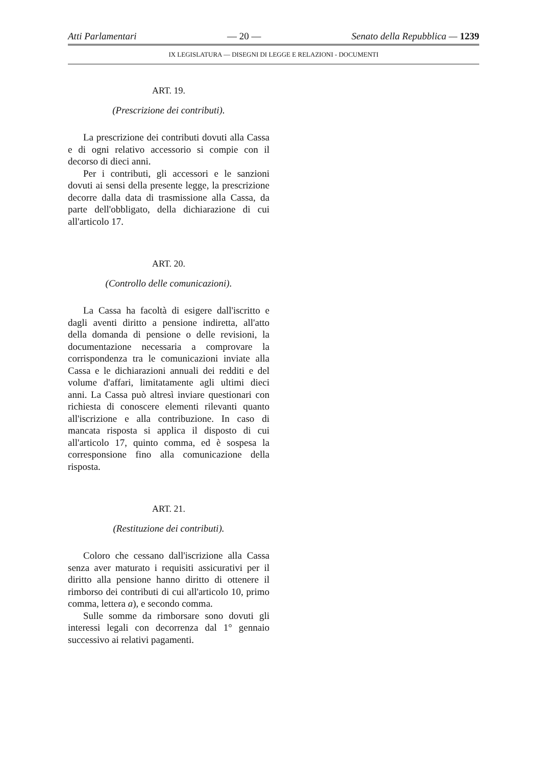Atti Parlamentari — 20 — Senato della Repubblica — 1239
IX LEGISLATURA — DISEGNI DI LEGGE E RELAZIONI - DOCUMENTI
ART. 19.
(Prescrizione dei contributi).
La prescrizione dei contributi dovuti alla Cassa e di ogni relativo accessorio si compie con il decorso di dieci anni.
Per i contributi, gli accessori e le sanzioni dovuti ai sensi della presente legge, la prescrizione decorre dalla data di trasmissione alla Cassa, da parte dell'obbligato, della dichiarazione di cui all'articolo 17.
ART. 20.
(Controllo delle comunicazioni).
La Cassa ha facoltà di esigere dall'iscritto e dagli aventi diritto a pensione indiretta, all'atto della domanda di pensione o delle revisioni, la documentazione necessaria a comprovare la corrispondenza tra le comunicazioni inviate alla Cassa e le dichiarazioni annuali dei redditi e del volume d'affari, limitatamente agli ultimi dieci anni. La Cassa può altresì inviare questionari con richiesta di conoscere elementi rilevanti quanto all'iscrizione e alla contribuzione. In caso di mancata risposta si applica il disposto di cui all'articolo 17, quinto comma, ed è sospesa la corresponsione fino alla comunicazione della risposta.
ART. 21.
(Restituzione dei contributi).
Coloro che cessano dall'iscrizione alla Cassa senza aver maturato i requisiti assicurativi per il diritto alla pensione hanno diritto di ottenere il rimborso dei contributi di cui all'articolo 10, primo comma, lettera a), e secondo comma.
Sulle somme da rimborsare sono dovuti gli interessi legali con decorrenza dal 1° gennaio successivo ai relativi pagamenti.